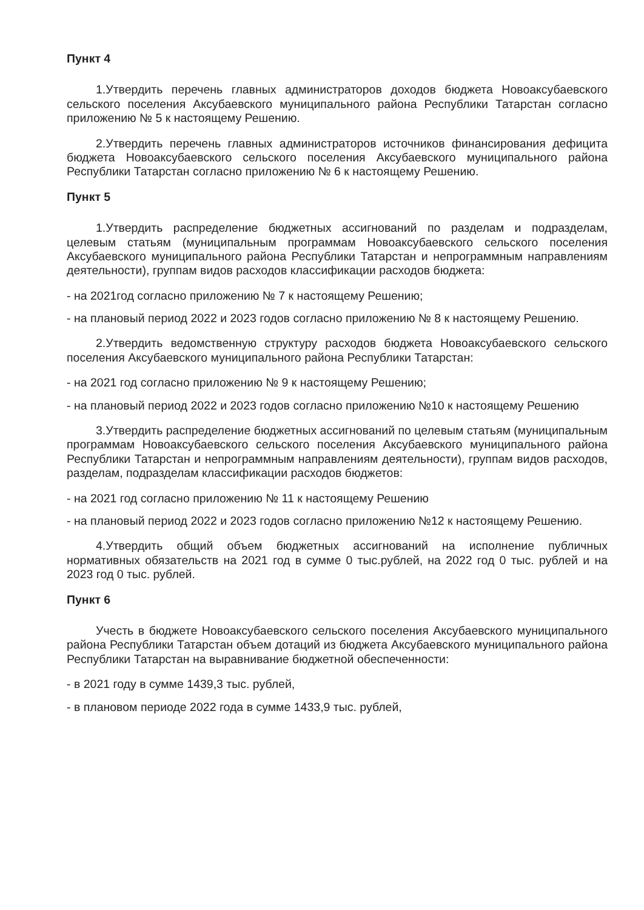Пункт 4
1.Утвердить перечень главных администраторов доходов бюджета Новоаксубаевского сельского поселения Аксубаевского муниципального района Республики Татарстан согласно приложению № 5 к настоящему Решению.
2.Утвердить перечень главных администраторов источников финансирования дефицита бюджета Новоаксубаевского сельского поселения Аксубаевского муниципального района Республики Татарстан согласно приложению № 6 к настоящему Решению.
Пункт 5
1.Утвердить распределение бюджетных ассигнований по разделам и подразделам, целевым статьям (муниципальным программам Новоаксубаевского сельского поселения Аксубаевского муниципального района Республики Татарстан и непрограммным направлениям деятельности), группам видов расходов классификации расходов бюджета:
- на 2021год согласно приложению № 7 к настоящему Решению;
- на плановый период 2022 и 2023 годов согласно приложению № 8 к настоящему Решению.
2.Утвердить ведомственную структуру расходов бюджета Новоаксубаевского сельского поселения Аксубаевского муниципального района Республики Татарстан:
- на 2021 год согласно приложению № 9 к настоящему Решению;
- на плановый период 2022 и 2023 годов согласно приложению №10 к настоящему Решению
3.Утвердить распределение бюджетных ассигнований по целевым статьям (муниципальным программам Новоаксубаевского сельского поселения Аксубаевского муниципального района Республики Татарстан и непрограммным направлениям деятельности), группам видов расходов, разделам, подразделам классификации расходов бюджетов:
- на 2021 год согласно приложению № 11 к настоящему Решению
- на плановый период 2022 и 2023 годов согласно приложению №12 к настоящему Решению.
4.Утвердить общий объем бюджетных ассигнований на исполнение публичных нормативных обязательств на 2021 год в сумме 0 тыс.рублей, на 2022 год 0 тыс. рублей и на 2023 год 0 тыс. рублей.
Пункт 6
Учесть в бюджете Новоаксубаевского сельского поселения Аксубаевского муниципального района Республики Татарстан объем дотаций из бюджета Аксубаевского муниципального района Республики Татарстан на выравнивание бюджетной обеспеченности:
- в 2021 году в сумме 1439,3 тыс. рублей,
- в плановом периоде 2022 года в сумме 1433,9 тыс. рублей,